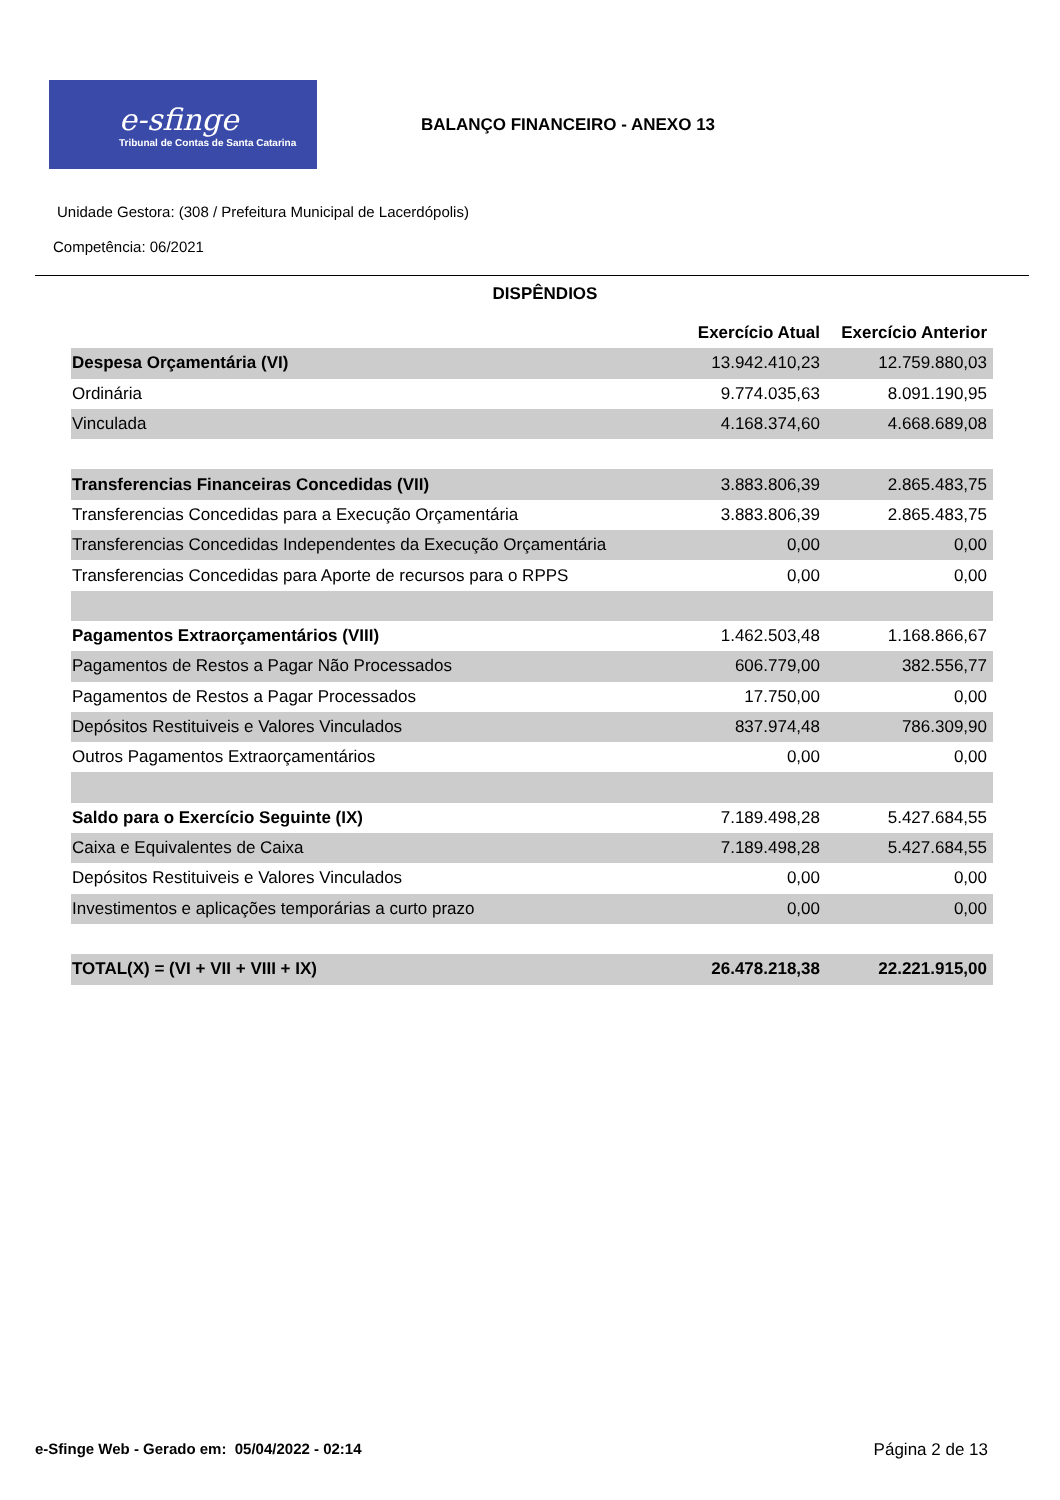e-sfinge
Tribunal de Contas de Santa Catarina
BALANÇO FINANCEIRO - ANEXO 13
Unidade Gestora: (308 / Prefeitura Municipal de Lacerdópolis)
Competência: 06/2021
DISPÊNDIOS
| | Exercício Atual | Exercício Anterior |
| --- | --- | --- |
| Despesa Orçamentária (VI) | 13.942.410,23 | 12.759.880,03 |
| Ordinária | 9.774.035,63 | 8.091.190,95 |
| Vinculada | 4.168.374,60 | 4.668.689,08 |
| Transferencias Financeiras Concedidas (VII) | 3.883.806,39 | 2.865.483,75 |
| Transferencias Concedidas para a Execução Orçamentária | 3.883.806,39 | 2.865.483,75 |
| Transferencias Concedidas Independentes da Execução Orçamentária | 0,00 | 0,00 |
| Transferencias Concedidas para Aporte de recursos para o RPPS | 0,00 | 0,00 |
| Pagamentos Extraorçamentários (VIII) | 1.462.503,48 | 1.168.866,67 |
| Pagamentos de Restos a Pagar Não Processados | 606.779,00 | 382.556,77 |
| Pagamentos de Restos a Pagar Processados | 17.750,00 | 0,00 |
| Depósitos Restituiveis e Valores Vinculados | 837.974,48 | 786.309,90 |
| Outros Pagamentos Extraorçamentários | 0,00 | 0,00 |
| Saldo para o Exercício Seguinte (IX) | 7.189.498,28 | 5.427.684,55 |
| Caixa e Equivalentes de Caixa | 7.189.498,28 | 5.427.684,55 |
| Depósitos Restituiveis e Valores Vinculados | 0,00 | 0,00 |
| Investimentos e aplicações temporárias a curto prazo | 0,00 | 0,00 |
| TOTAL(X) = (VI + VII + VIII + IX) | 26.478.218,38 | 22.221.915,00 |
e-Sfinge Web - Gerado em: 05/04/2022 - 02:14 Página 2 de 13